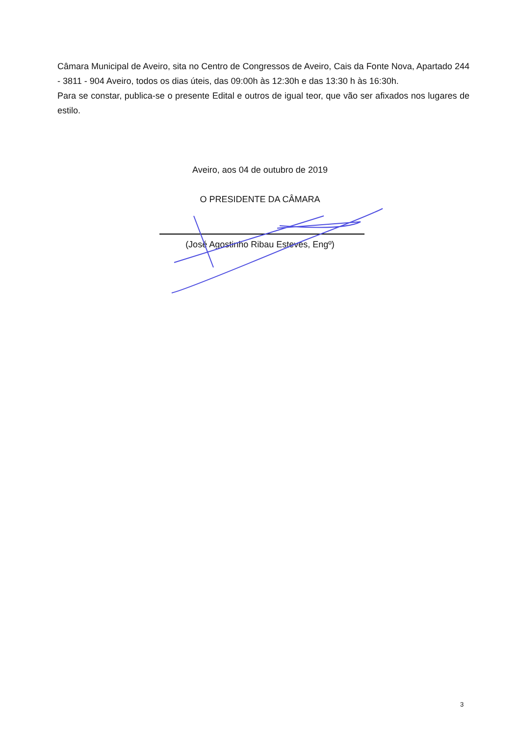Câmara Municipal de Aveiro, sita no Centro de Congressos de Aveiro, Cais da Fonte Nova, Apartado 244 - 3811 - 904 Aveiro, todos os dias úteis, das 09:00h às 12:30h e das 13:30 h às 16:30h.
Para se constar, publica-se o presente Edital e outros de igual teor, que vão ser afixados nos lugares de estilo.
Aveiro, aos 04 de outubro de 2019
O PRESIDENTE DA CÂMARA
(José Agostinho Ribau Esteves, Engº)
3